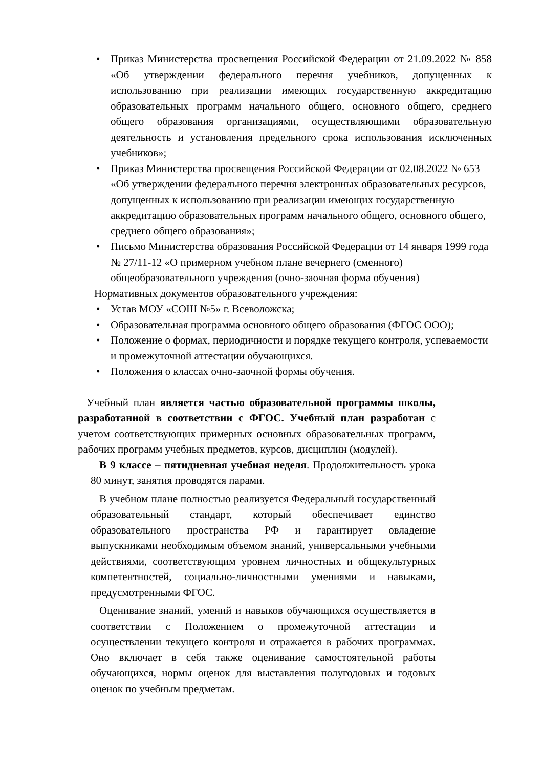• Приказ Министерства просвещения Российской Федерации от 21.09.2022 № 858 «Об утверждении федерального перечня учебников, допущенных к использованию при реализации имеющих государственную аккредитацию образовательных программ начального общего, основного общего, среднего общего образования организациями, осуществляющими образовательную деятельность и установления предельного срока использования исключенных учебников»;
• Приказ Министерства просвещения Российской Федерации от 02.08.2022 № 653 «Об утверждении федерального перечня электронных образовательных ресурсов, допущенных к использованию при реализации имеющих государственную аккредитацию образовательных программ начального общего, основного общего, среднего общего образования»;
• Письмо Министерства образования Российской Федерации от 14 января 1999 года № 27/11-12 «О примерном учебном плане вечернего (сменного) общеобразовательного учреждения (очно-заочная форма обучения)
Нормативных документов образовательного учреждения:
• Устав МОУ «СОШ №5» г. Всеволожска;
• Образовательная программа основного общего образования (ФГОС ООО);
• Положение о формах, периодичности и порядке текущего контроля, успеваемости и промежуточной аттестации обучающихся.
• Положения о классах очно-заочной формы обучения.
Учебный план является частью образовательной программы школы, разработанной в соответствии с ФГОС. Учебный план разработан с учетом соответствующих примерных основных образовательных программ, рабочих программ учебных предметов, курсов, дисциплин (модулей).
В 9 классе – пятидневная учебная неделя. Продолжительность урока 80 минут, занятия проводятся парами.
В учебном плане полностью реализуется Федеральный государственный образовательный стандарт, который обеспечивает единство образовательного пространства РФ и гарантирует овладение выпускниками необходимым объемом знаний, универсальными учебными действиями, соответствующим уровнем личностных и общекультурных компетентностей, социально-личностными умениями и навыками, предусмотренными ФГОС.
Оценивание знаний, умений и навыков обучающихся осуществляется в соответствии с Положением о промежуточной аттестации и осуществлении текущего контроля и отражается в рабочих программах. Оно включает в себя также оценивание самостоятельной работы обучающихся, нормы оценок для выставления полугодовых и годовых оценок по учебным предметам.